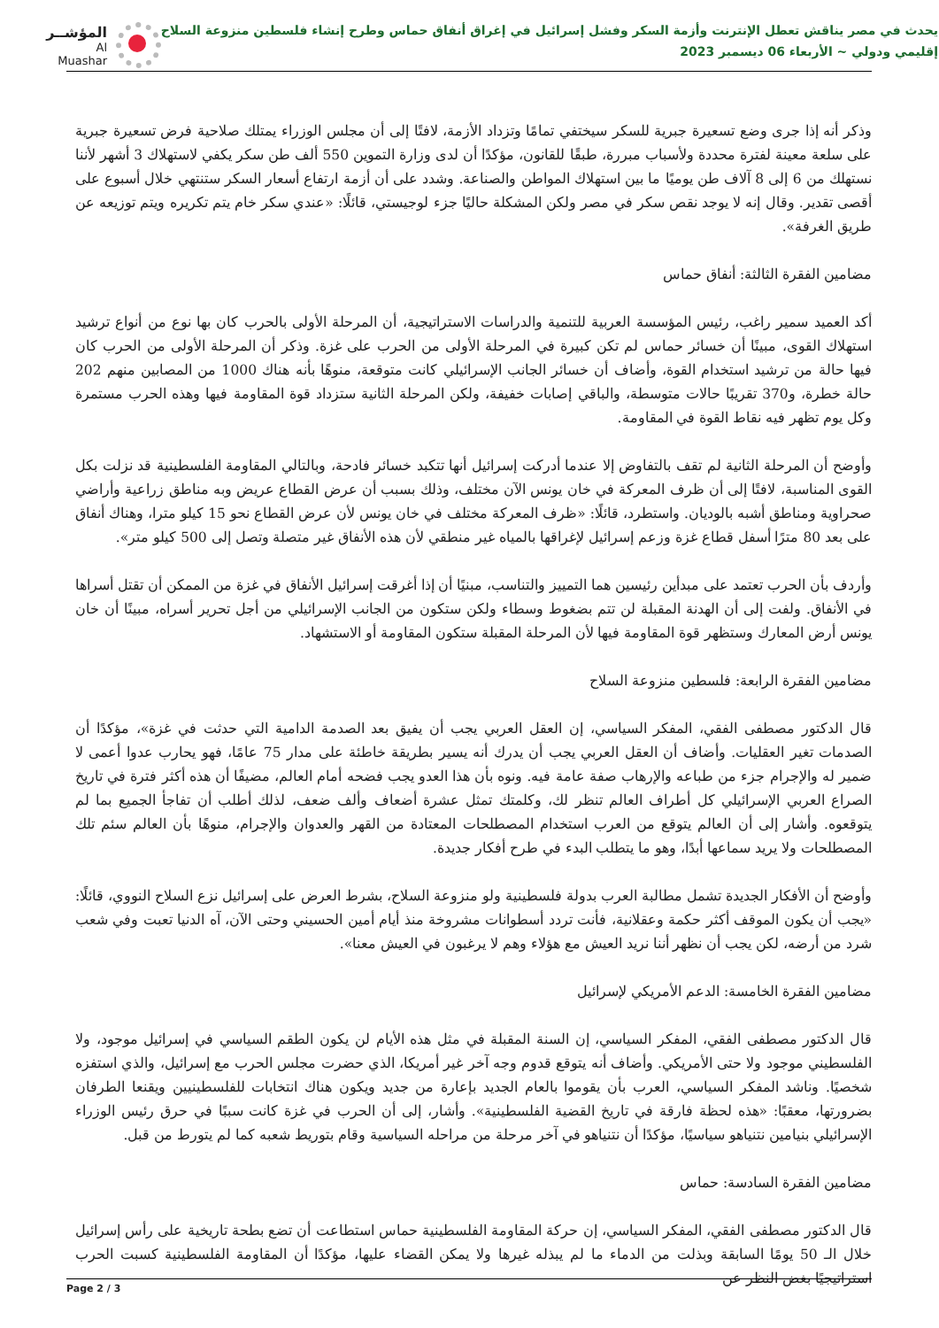يحدث في مصر يناقش تعطل الإنترنت وأزمة السكر وفشل إسرائيل في إغراق أنفاق حماس وطرح إنشاء فلسطين منزوعة السلاح
إقليمي ودولي ~ الأربعاء 06 ديسمبر 2023
المؤشــر
Al Muashar
وذكر أنه إذا جرى وضع تسعيرة جبرية للسكر سيختفي تمامًا وتزداد الأزمة، لافتًا إلى أن مجلس الوزراء يمتلك صلاحية فرض تسعيرة جبرية على سلعة معينة لفترة محددة ولأسباب مبررة، طبقًا للقانون، مؤكدًا أن لدى وزارة التموين 550 ألف طن سكر يكفي لاستهلاك 3 أشهر لأننا نستهلك من 6 إلى 8 آلاف طن يوميًا ما بين استهلاك المواطن والصناعة. وشدد على أن أزمة ارتفاع أسعار السكر ستنتهي خلال أسبوع على أقصى تقدير. وقال إنه لا يوجد نقص سكر في مصر ولكن المشكلة حاليًا جزء لوجيستي، قائلًا: «عندي سكر خام يتم تكريره ويتم توزيعه عن طريق الغرفة».
مضامين الفقرة الثالثة: أنفاق حماس
أكد العميد سمير راغب، رئيس المؤسسة العربية للتنمية والدراسات الاستراتيجية، أن المرحلة الأولى بالحرب كان بها نوع من أنواع ترشيد استهلاك القوى، مبينًا أن خسائر حماس لم تكن كبيرة في المرحلة الأولى من الحرب على غزة. وذكر أن المرحلة الأولى من الحرب كان فيها حالة من ترشيد استخدام القوة، وأضاف أن خسائر الجانب الإسرائيلي كانت متوقعة، منوهًا بأنه هناك 1000 من المصابين منهم 202 حالة خطرة، و370 تقريبًا حالات متوسطة، والباقي إصابات خفيفة، ولكن المرحلة الثانية ستزداد قوة المقاومة فيها وهذه الحرب مستمرة وكل يوم تظهر فيه نقاط القوة في المقاومة.
وأوضح أن المرحلة الثانية لم تقف بالتفاوض إلا عندما أدركت إسرائيل أنها تتكبد خسائر فادحة، وبالتالي المقاومة الفلسطينية قد نزلت بكل القوى المناسبة، لافتًا إلى أن ظرف المعركة في خان يونس الآن مختلف، وذلك بسبب أن عرض القطاع عريض وبه مناطق زراعية وأراضي صحراوية ومناطق أشبه بالوديان. واستطرد، قائلًا: «ظرف المعركة مختلف في خان يونس لأن عرض القطاع نحو 15 كيلو مترا، وهناك أنفاق على بعد 80 مترًا أسفل قطاع غزة وزعم إسرائيل لإغراقها بالمياه غير منطقي لأن هذه الأنفاق غير متصلة وتصل إلى 500 كيلو متر».
وأردف بأن الحرب تعتمد على مبدأين رئيسين هما التمييز والتناسب، مبنيًا أن إذا أغرقت إسرائيل الأنفاق في غزة من الممكن أن تقتل أسراها في الأنفاق. ولفت إلى أن الهدنة المقبلة لن تتم بضغوط وسطاء ولكن ستكون من الجانب الإسرائيلي من أجل تحرير أسراه، مبينًا أن خان يونس أرض المعارك وستظهر قوة المقاومة فيها لأن المرحلة المقبلة ستكون المقاومة أو الاستشهاد.
مضامين الفقرة الرابعة: فلسطين منزوعة السلاح
قال الدكتور مصطفى الفقي، المفكر السياسي، إن العقل العربي يجب أن يفيق بعد الصدمة الدامية التي حدثت في غزة»، مؤكدًا أن الصدمات تغير العقليات. وأضاف أن العقل العربي يجب أن يدرك أنه يسير بطريقة خاطئة على مدار 75 عامًا، فهو يحارب عدوا أعمى لا ضمير له والإجرام جزء من طباعه والإرهاب صفة عامة فيه. ونوه بأن هذا العدو يجب فضحه أمام العالم، مضيفًا أن هذه أكثر فترة في تاريخ الصراع العربي الإسرائيلي كل أطراف العالم تنظر لك، وكلمتك تمثل عشرة أضعاف وألف ضعف، لذلك أطلب أن تفاجأ الجميع بما لم يتوقعوه. وأشار إلى أن العالم يتوقع من العرب استخدام المصطلحات المعتادة من القهر والعدوان والإجرام، منوهًا بأن العالم سئم تلك المصطلحات ولا يريد سماعها أبدًا، وهو ما يتطلب البدء في طرح أفكار جديدة.
وأوضح أن الأفكار الجديدة تشمل مطالبة العرب بدولة فلسطينية ولو منزوعة السلاح، بشرط العرض على إسرائيل نزع السلاح النووي، قائلًا: «يجب أن يكون الموقف أكثر حكمة وعقلانية، فأنت تردد أسطوانات مشروخة منذ أيام أمين الحسيني وحتى الآن، آه الدنيا تعبت وفي شعب شرد من أرضه، لكن يجب أن نظهر أننا نريد العيش مع هؤلاء وهم لا يرغبون في العيش معنا».
مضامين الفقرة الخامسة: الدعم الأمريكي لإسرائيل
قال الدكتور مصطفى الفقي، المفكر السياسي، إن السنة المقبلة في مثل هذه الأيام لن يكون الطقم السياسي في إسرائيل موجود، ولا الفلسطيني موجود ولا حتى الأمريكي. وأضاف أنه يتوقع قدوم وجه آخر غير أمريكا، الذي حضرت مجلس الحرب مع إسرائيل، والذي استفزه شخصيًا. وناشد المفكر السياسي، العرب بأن يقوموا بالعام الجديد بإعارة من جديد ويكون هناك انتخابات للفلسطينيين ويقنعا الطرفان بضرورتها، معقبًا: «هذه لحظة فارقة في تاريخ القضية الفلسطينية». وأشار، إلى أن الحرب في غزة كانت سببًا في حرق رئيس الوزراء الإسرائيلي بنيامين نتنياهو سياسيًا، مؤكدًا أن نتنياهو في آخر مرحلة من مراحله السياسية وقام بتوريط شعبه كما لم يتورط من قبل.
مضامين الفقرة السادسة: حماس
قال الدكتور مصطفى الفقي، المفكر السياسي، إن حركة المقاومة الفلسطينية حماس استطاعت أن تضع بطحة تاريخية على رأس إسرائيل خلال الـ 50 يومًا السابقة وبذلت من الدماء ما لم يبذله غيرها ولا يمكن القضاء عليها، مؤكدًا أن المقاومة الفلسطينية كسبت الحرب استراتيجيًا بغض النظر عن
Page 2 / 3